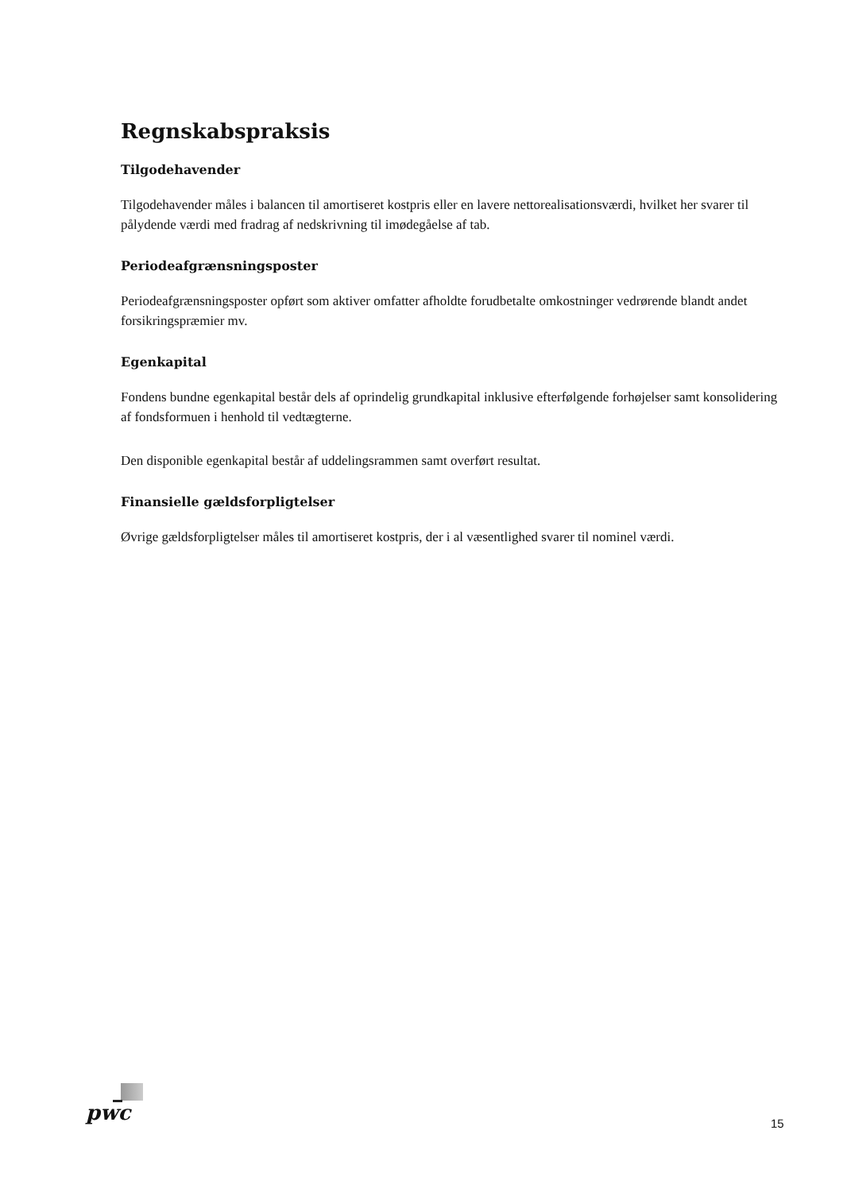Regnskabspraksis
Tilgodehavender
Tilgodehavender måles i balancen til amortiseret kostpris eller en lavere nettorealisationsværdi, hvilket her svarer til pålydende værdi med fradrag af nedskrivning til imødegåelse af tab.
Periodeafgrænsningsposter
Periodeafgrænsningsposter opført som aktiver omfatter afholdte forudbetalte omkostninger vedrørende blandt andet forsikringspræmier mv.
Egenkapital
Fondens bundne egenkapital består dels af oprindelig grundkapital inklusive efterfølgende forhøjelser samt konsolidering af fondsformuen i henhold til vedtægterne.
Den disponible egenkapital består af uddelingsrammen samt overført resultat.
Finansielle gældsforpligtelser
Øvrige gældsforpligtelser måles til amortiseret kostpris, der i al væsentlighed svarer til nominel værdi.
pwc 15